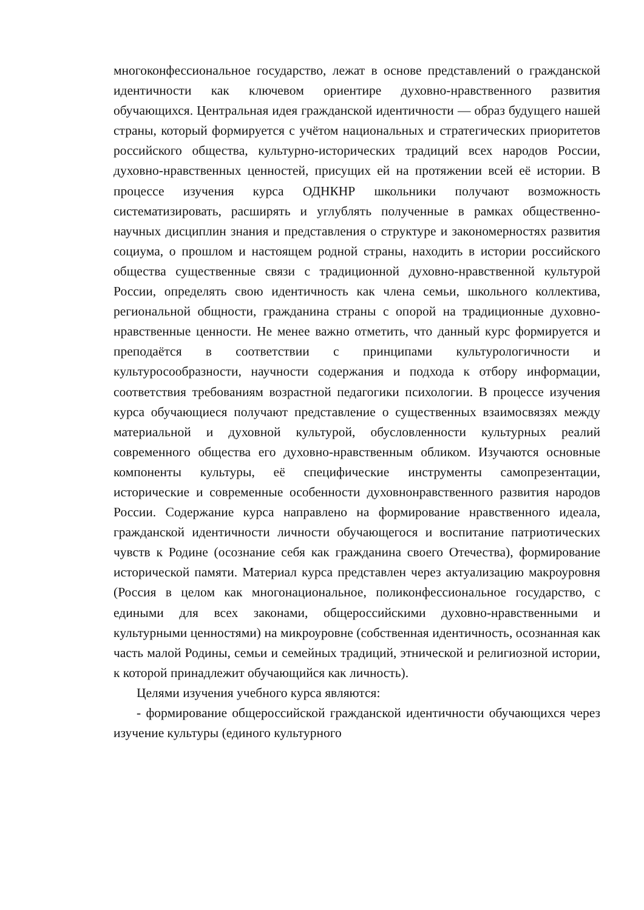многоконфессиональное государство, лежат в основе представлений о гражданской идентичности как ключевом ориентире духовно-нравственного развития обучающихся. Центральная идея гражданской идентичности — образ будущего нашей страны, который формируется с учётом национальных и стратегических приоритетов российского общества, культурно-исторических традиций всех народов России, духовно-нравственных ценностей, присущих ей на протяжении всей её истории. В процессе изучения курса ОДНКНР школьники получают возможность систематизировать, расширять и углублять полученные в рамках общественно-научных дисциплин знания и представления о структуре и закономерностях развития социума, о прошлом и настоящем родной страны, находить в истории российского общества существенные связи с традиционной духовно-нравственной культурой России, определять свою идентичность как члена семьи, школьного коллектива, региональной общности, гражданина страны с опорой на традиционные духовно-нравственные ценности. Не менее важно отметить, что данный курс формируется и преподаётся в соответствии с принципами культурологичности и культуросообразности, научности содержания и подхода к отбору информации, соответствия требованиям возрастной педагогики психологии. В процессе изучения курса обучающиеся получают представление о существенных взаимосвязях между материальной и духовной культурой, обусловленности культурных реалий современного общества его духовно-нравственным обликом. Изучаются основные компоненты культуры, её специфические инструменты самопрезентации, исторические и современные особенности духовнонравственного развития народов России. Содержание курса направлено на формирование нравственного идеала, гражданской идентичности личности обучающегося и воспитание патриотических чувств к Родине (осознание себя как гражданина своего Отечества), формирование исторической памяти. Материал курса представлен через актуализацию макроуровня (Россия в целом как многонациональное, поликонфессиональное государство, с едиными для всех законами, общероссийскими духовно-нравственными и культурными ценностями) на микроуровне (собственная идентичность, осознанная как часть малой Родины, семьи и семейных традиций, этнической и религиозной истории, к которой принадлежит обучающийся как личность).
Целями изучения учебного курса являются:
- формирование общероссийской гражданской идентичности обучающихся через изучение культуры (единого культурного